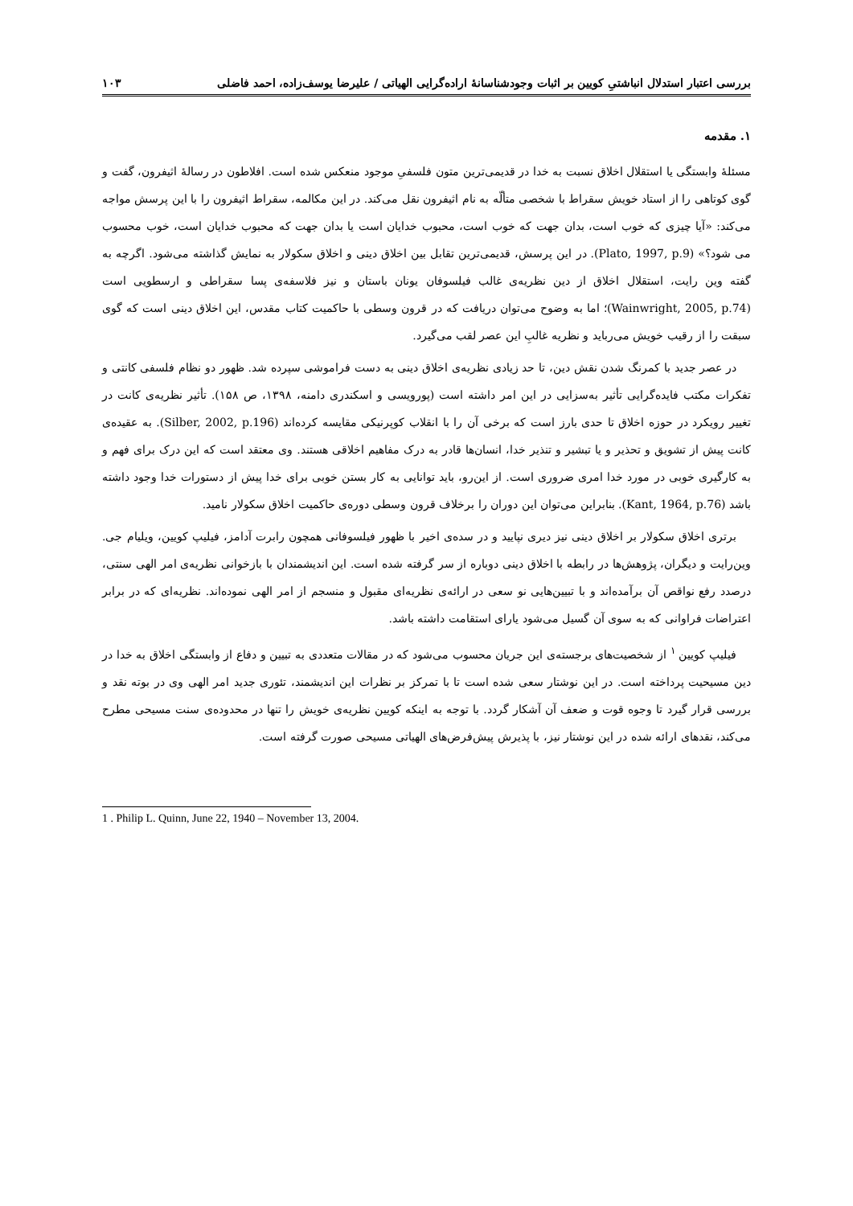بررسی اعتبار استدلال انباشتیِ کویین بر اثبات وجودشناسانۀ اراده‌گرایی الهیاتی / علیرضا یوسف‌زاده، احمد فاضلی ۱۰۳
۱. مقدمه
مسئلۀ وابستگی یا استقلال اخلاق نسبت به خدا در قدیمی‌ترین متون فلسفیِ موجود منعکس شده است. افلاطون در رسالۀ اثیفرون، گفت و گوی کوتاهی را از استاد خویش سقراط با شخصی متألّه به نام اثیفرون نقل می‌کند. در این مکالمه، سقراط اثیفرون را با این پرسش مواجه می‌کند: «آیا چیزی که خوب است، بدان جهت که خوب است، محبوب خدایان است یا بدان جهت که محبوب خدایان است، خوب محسوب می شود؟» (Plato, 1997, p.9). در این پرسش، قدیمی‌ترین تقابل بین اخلاق دینی و اخلاق سکولار به نمایش گذاشته می‌شود. اگرچه به گفته وین رایت، استقلال اخلاق از دین نظریه‌ی غالب فیلسوفان یونان باستان و نیز فلاسفه‌ی پسا سقراطی و ارسطویی است (Wainwright, 2005, p.74)؛ اما به وضوح می‌توان دریافت که در قرون وسطی با حاکمیت کتاب مقدس، این اخلاق دینی است که گوی سبقت را از رقیب خویش می‌رباید و نظریه غالبِ این عصر لقب می‌گیرد.
در عصر جدید با کمرنگ شدن نقش دین، تا حد زیادی نظریه‌ی اخلاق دینی به دست فراموشی سپرده شد. ظهور دو نظام فلسفی کانتی و تفکرات مکتب فایده‌گرایی تأثیر به‌سزایی در این امر داشته است (پورویسی و اسکندری دامنه، ۱۳۹۸، ص ۱۵۸). تأثیر نظریه‌ی کانت در تغییر رویکرد در حوزه اخلاق تا حدی بارز است که برخی آن را با انقلاب کوپرنیکی مقایسه کرده‌اند (Silber, 2002, p.196). به عقیده‌ی کانت پیش از تشویق و تحذیر و یا تبشیر و تنذیر خدا، انسان‌ها قادر به درک مفاهیم اخلاقی هستند. وی معتقد است که این درک برای فهم و به کارگیری خوبی در مورد خدا امری ضروری است. از این‌رو، باید توانایی به کار بستن خوبی برای خدا پیش از دستورات خدا وجود داشته باشد (Kant, 1964, p.76). بنابراین می‌توان این دوران را برخلاف قرون وسطی دوره‌ی حاکمیت اخلاق سکولار نامید.
برتری اخلاق سکولار بر اخلاق دینی نیز دیری نپایید و در سده‌ی اخیر با ظهور فیلسوفانی همچون رابرت آدامز، فیلیپ کویین، ویلیام جی. وین‌رایت و دیگران، پژوهش‌ها در رابطه با اخلاق دینی دوباره از سر گرفته شده است. این اندیشمندان با بازخوانی نظریه‌ی امر الهی سنتی، درصدد رفع نواقص آن برآمده‌اند و با تبیین‌هایی نو سعی در ارائه‌ی نظریه‌ای مقبول و منسجم از امر الهی نموده‌اند. نظریه‌ای که در برابر اعتراضات فراوانی که به سوی آن گسیل می‌شود یارای استقامت داشته باشد.
فیلیپ کویین <sup>۱</sup> از شخصیت‌های برجسته‌ی این جریان محسوب می‌شود که در مقالات متعددی به تبیین و دفاع از وابستگی اخلاق به خدا در دین مسیحیت پرداخته است. در این نوشتار سعی شده است تا با تمرکز بر نظرات این اندیشمند، تئوری جدید امر الهی وی در بوته نقد و بررسی قرار گیرد تا وجوه قوت و ضعف آن آشکار گردد. با توجه به اینکه کویین نظریه‌ی خویش را تنها در محدوده‌ی سنت مسیحی مطرح می‌کند، نقدهای ارائه شده در این نوشتار نیز، با پذیرش پیش‌فرض‌های الهیاتی مسیحی صورت گرفته است.
1 . Philip L. Quinn, June 22, 1940 – November 13, 2004.